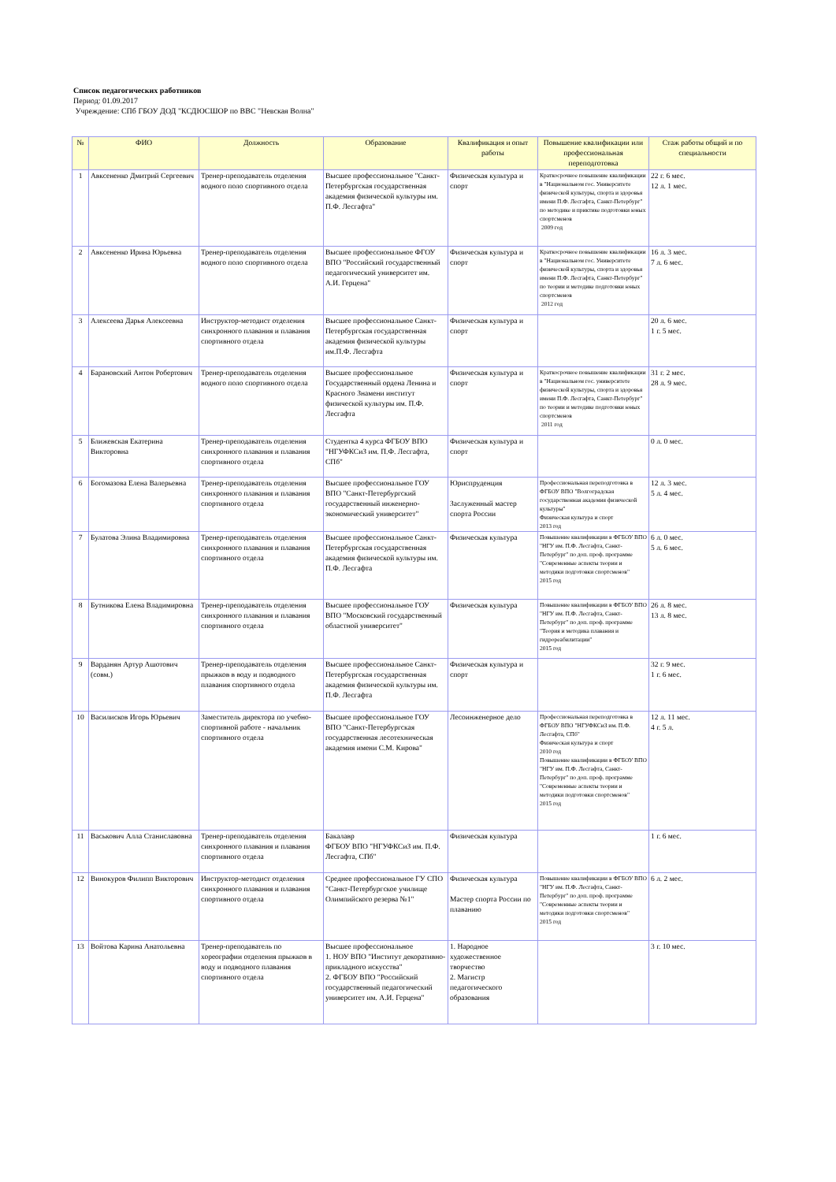Список педагогических работников
Период: 01.09.2017
Учреждение: СПб ГБОУ ДОД "КСДЮСШОР по ВВС "Невская Волна"
| № | ФИО | Должность | Образование | Квалификация и опыт работы | Повышение квалификации или профессиональная переподготовка | Стаж работы общий и по специальности |
| --- | --- | --- | --- | --- | --- | --- |
| 1 | Авксененко Дмитрий Сергеевич | Тренер-преподаватель отделения водного поло спортивного отдела | Высшее профессиональное "Санкт-Петербургская государственная академия физической культуры им. П.Ф. Лесгафта" | Физическая культура и спорт | Краткосрочное повышение квалификации в "Национальном гос. Университете физической культуры, спорта и здоровья имени П.Ф. Лесгафта, Санкт-Петербург" по методике и приктике подготовки юных спортсменов 2009 год | 22 г. 6 мес. 12 л. 1 мес. |
| 2 | Авксененко Ирина Юрьевна | Тренер-преподаватель отделения водного поло спортивного отдела | Высшее профессиональное ФГОУ ВПО "Российский государственный педагогический университет им. А.И. Герцена" | Физическая культура и спорт | Краткосрочное повышение квалификации в "Национальном гос. Университете физической культуры, спорта и здоровья имени П.Ф. Лесгафта, Санкт-Петербург" по теории и методике подготовки юных спортсменов 2012 год | 16 л. 3 мес. 7 л. 6 мес. |
| 3 | Алексеева Дарья Алексеевна | Инструктор-методист отделения синхронного плавания и плавания спортивного отдела | Высшее профессиональное Санкт-Петербургская государственная академия физической культуры им.П.Ф. Лесгафта | Физическая культура и спорт | | 20 л. 6 мес. 1 г. 5 мес. |
| 4 | Барановский Антон Робертович | Тренер-преподаватель отделения водного поло спортивного отдела | Высшее профессиональное Государственный ордена Ленина и Красного Знамени институт физической культуры им. П.Ф. Лесгафта | Физическая культура и спорт | Краткосрочное повышение квалификации в "Национальном гос. университете физической культуры, спорта и здоровья имени П.Ф. Лесгафта, Санкт-Петербург" по теории и методике подготовки юных спортсменов 2011 год | 31 г. 2 мес. 28 л. 9 мес. |
| 5 | Ближевская Екатерина Викторовна | Тренер-преподаватель отделения синхронного плавания и плавания спортивного отдела | Студентка 4 курса ФГБОУ ВПО "НГУФКСиЗ им. П.Ф. Лесгафта, СПб" | Физическая культура и спорт | | 0 л. 0 мес. |
| 6 | Богомазова Елена Валерьевна | Тренер-преподаватель отделения синхронного плавания и плавания спортивного отдела | Высшее профессиональное ГОУ ВПО "Санкт-Петербургский государственный инженерно-экономический университет" | Юриспруденция Заслуженный мастер спорта России | Профессиональная переподготовка в ФГБОУ ВПО "Волгоградская государственная академия физической культуры" Физическая культура и спорт 2013 год | 12 л. 3 мес. 5 л. 4 мес. |
| 7 | Булатова Элина Владимировна | Тренер-преподаватель отделения синхронного плавания и плавания спортивного отдела | Высшее профессиональное Санкт-Петербургская государственная академия физической культуры им. П.Ф. Лесгафта | Физическая культура | Повышение квалификации в ФГБОУ ВПО "НГУ им. П.Ф. Лесгафта, Санкт-Петербург" по доп. проф. программе "Современные аспекты теории и методики подготовки спортсменов" 2015 год | 6 л. 0 мес. 5 л. 6 мес. |
| 8 | Бутникова Елена Владимировна | Тренер-преподаватель отделения синхронного плавания и плавания спортивного отдела | Высшее профессиональное ГОУ ВПО "Московский государственный областной университет" | Физическая культура | Повышение квалификации в ФГБОУ ВПО "НГУ им. П.Ф. Лесгафта, Санкт-Петербург" по доп. проф. программе "Теория и методика плавания и гидрореабилитации" 2015 год | 26 л. 8 мес. 13 л. 8 мес. |
| 9 | Варданян Артур Ашотович (совм.) | Тренер-преподаватель отделения прыжков в воду и подводного плавания спортивного отдела | Высшее профессиональное Санкт-Петербургская государственная академия физической культуры им. П.Ф. Лесгафта | Физическая культура и спорт | | 32 г. 9 мес. 1 г. 6 мес. |
| 10 | Василисков Игорь Юрьевич | Заместитель директора по учебно-спортивной работе - начальник спортивного отдела | Высшее профессиональное ГОУ ВПО "Санкт-Петербургская государственная лесотехническая академия имени С.М. Кирова" | Лесоинженерное дело | Профессиональная переподготовка в ФГБОУ ВПО "НГУФКСиЗ им. П.Ф. Лесгафта, СПб" Физическая культура и спорт 2010 год Повышение квалификации в ФГБОУ ВПО "НГУ им. П.Ф. Лесгафта, Санкт-Петербург" по доп. проф. программе "Современные аспекты теории и методики подготовки спортсменов" 2015 год | 12 л. 11 мес. 4 г. 5 л. |
| 11 | Васькович Алла Станиславовна | Тренер-преподаватель отделения синхронного плавания и плавания спортивного отдела | Бакалавр ФГБОУ ВПО "НГУФКСиЗ им. П.Ф. Лесгафта, СПб" | Физическая культура | | 1 г. 6 мес. |
| 12 | Винокуров Филипп Викторович | Инструктор-методист отделения синхронного плавания и плавания спортивного отдела | Среднее профессиональное ГУ СПО "Санкт-Петербургское училище Олимпийского резерва №1" | Физическая культура Мастер спорта России по плаванию | Повышение квалификации в ФГБОУ ВПО "НГУ им. П.Ф. Лесгафта, Санкт-Петербург" по доп. проф. программе "Современные аспекты теории и методики подготовки спортсменов" 2015 год | 6 л. 2 мес. |
| 13 | Войтова Карина Анатольевна | Тренер-преподаватель по хореографии отделения прыжков в воду и подводного плавания спортивного отдела | Высшее профессиональное 1. НОУ ВПО "Институт декоративно-прикладного искусства" 2. ФГБОУ ВПО "Российский государственный педагогический университет им. А.И. Герцена" | 1. Народное художественное творчество 2. Магистр педагогического образования | | 3 г. 10 мес. |